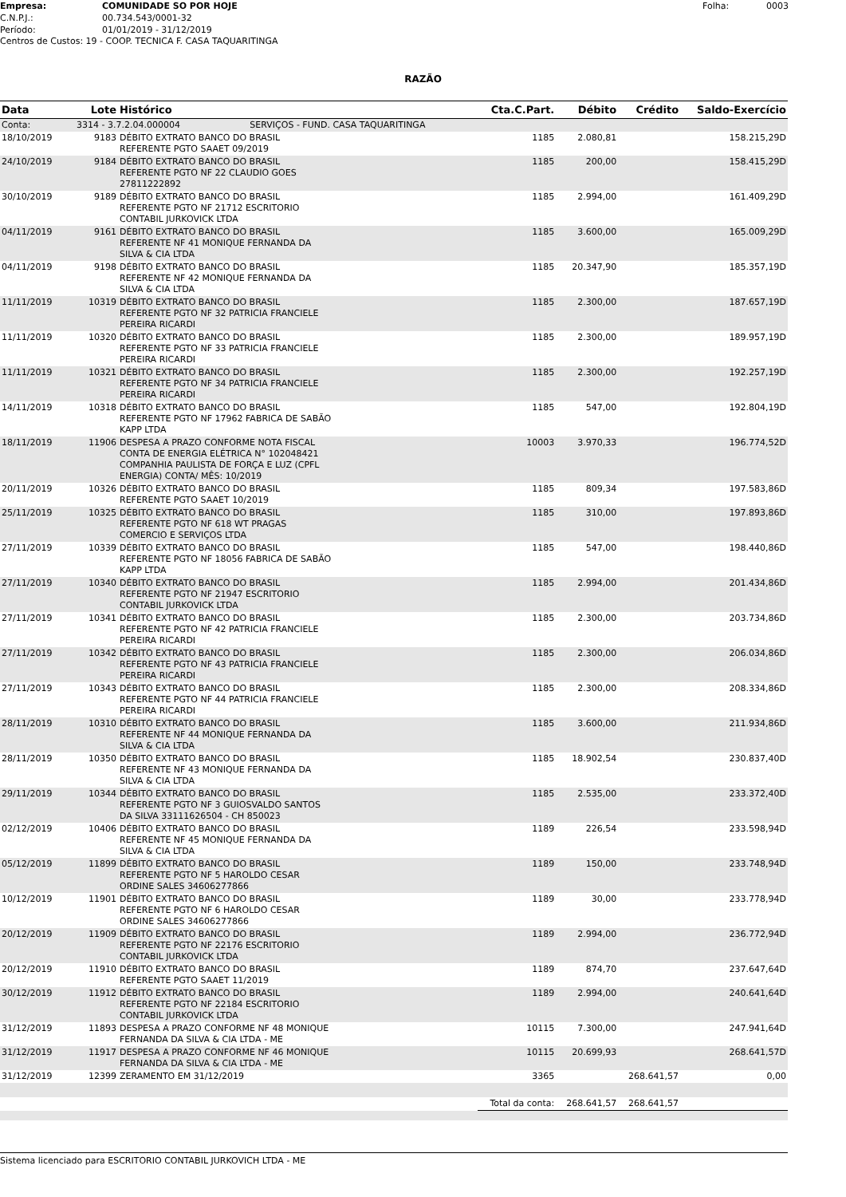Empresa: COMUNIDADE SO POR HOJE Folha: 0003 C.N.P.J.: 00.734.543/0001-32 Período: 01/01/2019 - 31/12/2019
Centros de Custos: 19 - COOP. TECNICA F. CASA TAQUARITINGA
RAZÃO
| Data | Lote | Histórico | Cta.C.Part. | Débito | Crédito | Saldo-Exercício |
| --- | --- | --- | --- | --- | --- | --- |
| Conta: | 3314 - 3.7.2.04.000004 SERVIÇOS - FUND. CASA TAQUARITINGA | | | | | |
| 18/10/2019 | 9183 | DÉBITO EXTRATO BANCO DO BRASIL REFERENTE PGTO SAAET 09/2019 | 1185 | 2.080,81 | | 158.215,29D |
| 24/10/2019 | 9184 | DÉBITO EXTRATO BANCO DO BRASIL REFERENTE PGTO NF 22 CLAUDIO GOES 27811222892 | 1185 | 200,00 | | 158.415,29D |
| 30/10/2019 | 9189 | DÉBITO EXTRATO BANCO DO BRASIL REFERENTE PGTO NF 21712 ESCRITORIO CONTABIL JURKOVICK LTDA | 1185 | 2.994,00 | | 161.409,29D |
| 04/11/2019 | 9161 | DÉBITO EXTRATO BANCO DO BRASIL REFERENTE NF 41 MONIQUE FERNANDA DA SILVA & CIA LTDA | 1185 | 3.600,00 | | 165.009,29D |
| 04/11/2019 | 9198 | DÉBITO EXTRATO BANCO DO BRASIL REFERENTE NF 42 MONIQUE FERNANDA DA SILVA & CIA LTDA | 1185 | 20.347,90 | | 185.357,19D |
| 11/11/2019 | 10319 | DÉBITO EXTRATO BANCO DO BRASIL REFERENTE PGTO NF 32 PATRICIA FRANCIELE PEREIRA RICARDI | 1185 | 2.300,00 | | 187.657,19D |
| 11/11/2019 | 10320 | DÉBITO EXTRATO BANCO DO BRASIL REFERENTE PGTO NF 33 PATRICIA FRANCIELE PEREIRA RICARDI | 1185 | 2.300,00 | | 189.957,19D |
| 11/11/2019 | 10321 | DÉBITO EXTRATO BANCO DO BRASIL REFERENTE PGTO NF 34 PATRICIA FRANCIELE PEREIRA RICARDI | 1185 | 2.300,00 | | 192.257,19D |
| 14/11/2019 | 10318 | DÉBITO EXTRATO BANCO DO BRASIL REFERENTE PGTO NF 17962 FABRICA DE SABÃO KAPP LTDA | 1185 | 547,00 | | 192.804,19D |
| 18/11/2019 | 11906 | DESPESA A PRAZO CONFORME NOTA FISCAL CONTA DE ENERGIA ELÉTRICA N° 102048421 COMPANHIA PAULISTA DE FORÇA E LUZ (CPFL ENERGIA) CONTA/ MÊS: 10/2019 | 10003 | 3.970,33 | | 196.774,52D |
| 20/11/2019 | 10326 | DÉBITO EXTRATO BANCO DO BRASIL REFERENTE PGTO SAAET 10/2019 | 1185 | 809,34 | | 197.583,86D |
| 25/11/2019 | 10325 | DÉBITO EXTRATO BANCO DO BRASIL REFERENTE PGTO NF 618 WT PRAGAS COMERCIO E SERVIÇOS LTDA | 1185 | 310,00 | | 197.893,86D |
| 27/11/2019 | 10339 | DÉBITO EXTRATO BANCO DO BRASIL REFERENTE PGTO NF 18056 FABRICA DE SABÃO KAPP LTDA | 1185 | 547,00 | | 198.440,86D |
| 27/11/2019 | 10340 | DÉBITO EXTRATO BANCO DO BRASIL REFERENTE PGTO NF 21947 ESCRITORIO CONTABIL JURKOVICK LTDA | 1185 | 2.994,00 | | 201.434,86D |
| 27/11/2019 | 10341 | DÉBITO EXTRATO BANCO DO BRASIL REFERENTE PGTO NF 42 PATRICIA FRANCIELE PEREIRA RICARDI | 1185 | 2.300,00 | | 203.734,86D |
| 27/11/2019 | 10342 | DÉBITO EXTRATO BANCO DO BRASIL REFERENTE PGTO NF 43 PATRICIA FRANCIELE PEREIRA RICARDI | 1185 | 2.300,00 | | 206.034,86D |
| 27/11/2019 | 10343 | DÉBITO EXTRATO BANCO DO BRASIL REFERENTE PGTO NF 44 PATRICIA FRANCIELE PEREIRA RICARDI | 1185 | 2.300,00 | | 208.334,86D |
| 28/11/2019 | 10310 | DÉBITO EXTRATO BANCO DO BRASIL REFERENTE NF 44 MONIQUE FERNANDA DA SILVA & CIA LTDA | 1185 | 3.600,00 | | 211.934,86D |
| 28/11/2019 | 10350 | DÉBITO EXTRATO BANCO DO BRASIL REFERENTE NF 43 MONIQUE FERNANDA DA SILVA & CIA LTDA | 1185 | 18.902,54 | | 230.837,40D |
| 29/11/2019 | 10344 | DÉBITO EXTRATO BANCO DO BRASIL REFERENTE PGTO NF 3 GUIOSVALDO SANTOS DA SILVA 33111626504 - CH 850023 | 1185 | 2.535,00 | | 233.372,40D |
| 02/12/2019 | 10406 | DÉBITO EXTRATO BANCO DO BRASIL REFERENTE NF 45 MONIQUE FERNANDA DA SILVA & CIA LTDA | 1189 | 226,54 | | 233.598,94D |
| 05/12/2019 | 11899 | DÉBITO EXTRATO BANCO DO BRASIL REFERENTE PGTO NF 5 HAROLDO CESAR ORDINE SALES 34606277866 | 1189 | 150,00 | | 233.748,94D |
| 10/12/2019 | 11901 | DÉBITO EXTRATO BANCO DO BRASIL REFERENTE PGTO NF 6 HAROLDO CESAR ORDINE SALES 34606277866 | 1189 | 30,00 | | 233.778,94D |
| 20/12/2019 | 11909 | DÉBITO EXTRATO BANCO DO BRASIL REFERENTE PGTO NF 22176 ESCRITORIO CONTABIL JURKOVICK LTDA | 1189 | 2.994,00 | | 236.772,94D |
| 20/12/2019 | 11910 | DÉBITO EXTRATO BANCO DO BRASIL REFERENTE PGTO SAAET 11/2019 | 1189 | 874,70 | | 237.647,64D |
| 30/12/2019 | 11912 | DÉBITO EXTRATO BANCO DO BRASIL REFERENTE PGTO NF 22184 ESCRITORIO CONTABIL JURKOVICK LTDA | 1189 | 2.994,00 | | 240.641,64D |
| 31/12/2019 | 11893 | DESPESA A PRAZO CONFORME NF 48 MONIQUE FERNANDA DA SILVA & CIA LTDA - ME | 10115 | 7.300,00 | | 247.941,64D |
| 31/12/2019 | 11917 | DESPESA A PRAZO CONFORME NF 46 MONIQUE FERNANDA DA SILVA & CIA LTDA - ME | 10115 | 20.699,93 | | 268.641,57D |
| 31/12/2019 | 12399 | ZERAMENTO EM 31/12/2019 | 3365 | | 268.641,57 | 0,00 |
| | | | Total da conta: | 268.641,57 | 268.641,57 | |
Sistema licenciado para ESCRITORIO CONTABIL JURKOVICH LTDA - ME